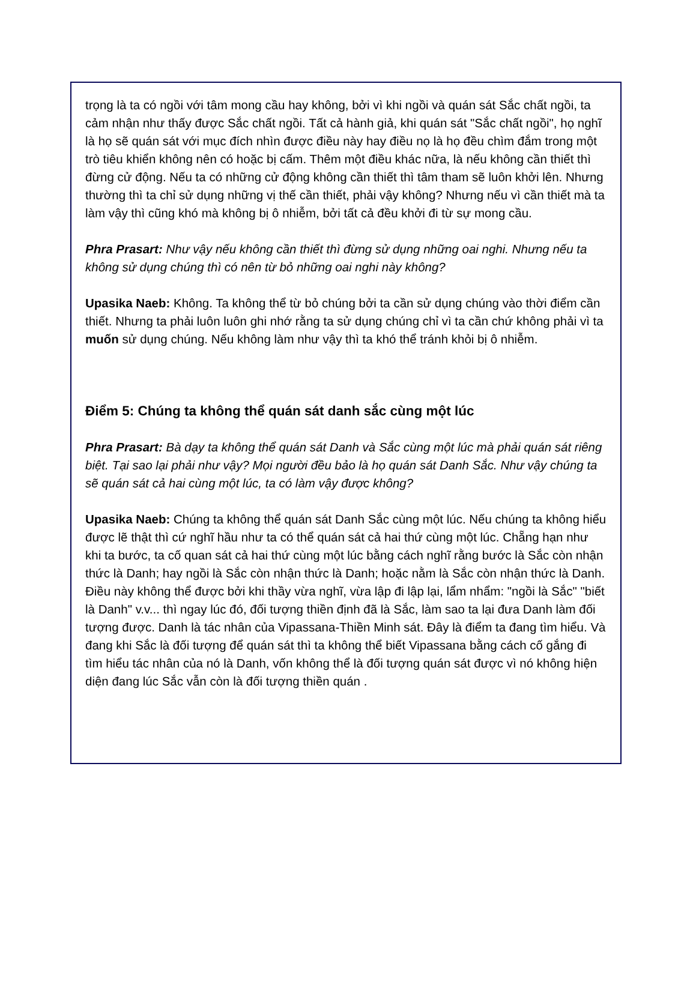trọng là ta có ngồi với tâm mong cầu hay không, bởi vì khi ngồi và quán sát Sắc chất ngồi, ta cảm nhận như thấy được Sắc chất ngồi. Tất cả hành giả, khi quán sát "Sắc chất ngồi", họ nghĩ là họ sẽ quán sát với mục đích nhìn được điều này hay điều nọ là họ đều chìm đắm trong một trò tiêu khiển không nên có hoặc bị cấm. Thêm một điều khác nữa, là nếu không cần thiết thì đừng cử động. Nếu ta có những cử động không cần thiết thì tâm tham sẽ luôn khởi lên. Nhưng thường thì ta chỉ sử dụng những vị thế cần thiết, phải vậy không? Nhưng nếu vì cần thiết mà ta làm vậy thì cũng khó mà không bị ô nhiễm, bởi tất cả đều khởi đi từ sự mong cầu.
Phra Prasart: Như vậy nếu không cần thiết thì đừng sử dụng những oai nghi. Nhưng nếu ta không sử dụng chúng thì có nên từ bỏ những oai nghi này không?
Upasika Naeb: Không. Ta không thể từ bỏ chúng bởi ta cần sử dụng chúng vào thời điểm cần thiết. Nhưng ta phải luôn luôn ghi nhớ rằng ta sử dụng chúng chỉ vì ta cần chứ không phải vì ta muốn sử dụng chúng. Nếu không làm như vậy thì ta khó thể tránh khỏi bị ô nhiễm.
Điểm 5: Chúng ta không thể quán sát danh sắc cùng một lúc
Phra Prasart: Bà dạy ta không thể quán sát Danh và Sắc cùng một lúc mà phải quán sát riêng biệt. Tại sao lại phải như vậy? Mọi người đều bảo là họ quán sát Danh Sắc. Như vậy chúng ta sẽ quán sát cả hai cùng một lúc, ta có làm vậy được không?
Upasika Naeb: Chúng ta không thể quán sát Danh Sắc cùng một lúc. Nếu chúng ta không hiểu được lẽ thật thì cứ nghĩ hầu như ta có thể quán sát cả hai thứ cùng một lúc. Chẵng hạn như khi ta bước, ta cố quan sát cả hai thứ cùng một lúc bằng cách nghĩ rằng bước là Sắc còn nhận thức là Danh; hay ngồi là Sắc còn nhận thức là Danh; hoặc nằm là Sắc còn nhận thức là Danh. Điều này không thể được bởi khi thầy vừa nghĩ, vừa lập đi lập lại, lẩm nhẩm: "ngồi là Sắc" "biết là Danh" v.v... thì ngay lúc đó, đối tượng thiền định đã là Sắc, làm sao ta lại đưa Danh làm đối tượng được. Danh là tác nhân của Vipassana-Thiền Minh sát. Đây là điểm ta đang tìm hiểu. Và đang khi Sắc là đối tượng để quán sát thì ta không thể biết Vipassana bằng cách cố gắng đi tìm hiểu tác nhân của nó là Danh, vốn không thể là đối tượng quán sát được vì nó không hiện diện đang lúc Sắc vẫn còn là đối tượng thiền quán .